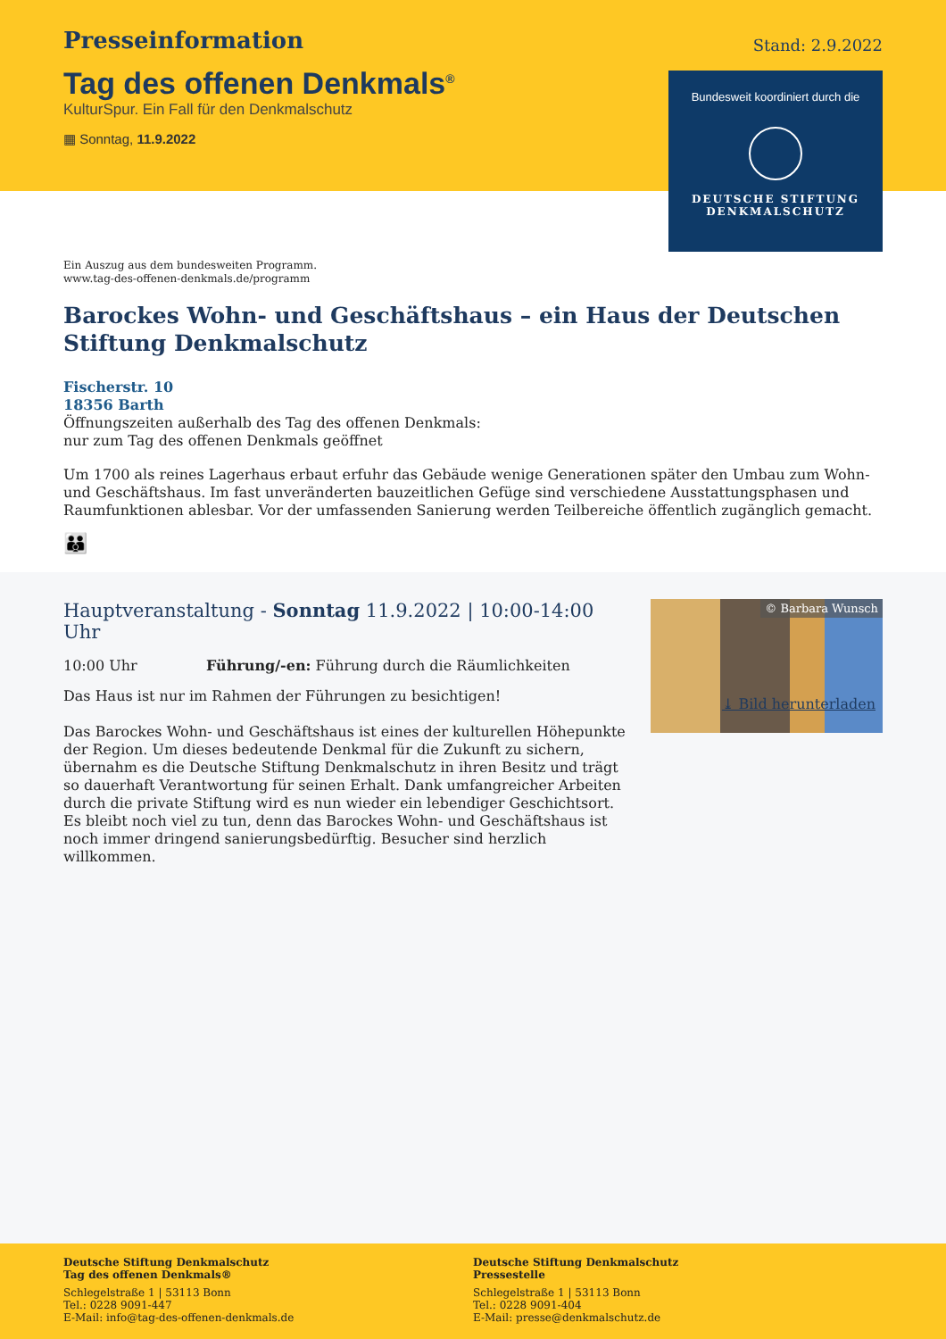Presseinformation
Stand: 2.9.2022
Tag des offenen Denkmals<sup>®</sup>
KulturSpur. Ein Fall für den Denkmalschutz
▦ Sonntag, 11.9.2022
Bundesweit koordiniert durch die
DEUTSCHE STIFTUNG
DENKMALSCHUTZ
Ein Auszug aus dem bundesweiten Programm.
www.tag-des-offenen-denkmals.de/programm
Barockes Wohn- und Geschäftshaus – ein Haus der Deutschen Stiftung Denkmalschutz
Fischerstr. 10
18356 Barth
Öffnungszeiten außerhalb des Tag des offenen Denkmals:
nur zum Tag des offenen Denkmals geöffnet
Um 1700 als reines Lagerhaus erbaut erfuhr das Gebäude wenige Generationen später den Umbau zum Wohn- und Geschäftshaus. Im fast unveränderten bauzeitlichen Gefüge sind verschiedene Ausstattungsphasen und Raumfunktionen ablesbar. Vor der umfassenden Sanierung werden Teilbereiche öffentlich zugänglich gemacht.
👪
Hauptveranstaltung - Sonntag 11.9.2022 | 10:00-14:00 Uhr
10:00 Uhr Führung/-en: Führung durch die Räumlichkeiten
Das Haus ist nur im Rahmen der Führungen zu besichtigen!
Das Barockes Wohn- und Geschäftshaus ist eines der kulturellen Höhepunkte der Region. Um dieses bedeutende Denkmal für die Zukunft zu sichern, übernahm es die Deutsche Stiftung Denkmalschutz in ihren Besitz und trägt so dauerhaft Verantwortung für seinen Erhalt. Dank umfangreicher Arbeiten durch die private Stiftung wird es nun wieder ein lebendiger Geschichtsort. Es bleibt noch viel zu tun, denn das Barockes Wohn- und Geschäftshaus ist noch immer dringend sanierungsbedürftig. Besucher sind herzlich willkommen.
© Barbara Wunsch
⤓ Bild herunterladen
Deutsche Stiftung Denkmalschutz
Tag des offenen Denkmals®
Schlegelstraße 1 | 53113 Bonn
Tel.: 0228 9091-447
E-Mail: info@tag-des-offenen-denkmals.de
Deutsche Stiftung Denkmalschutz
Pressestelle
Schlegelstraße 1 | 53113 Bonn
Tel.: 0228 9091-404
E-Mail: presse@denkmalschutz.de